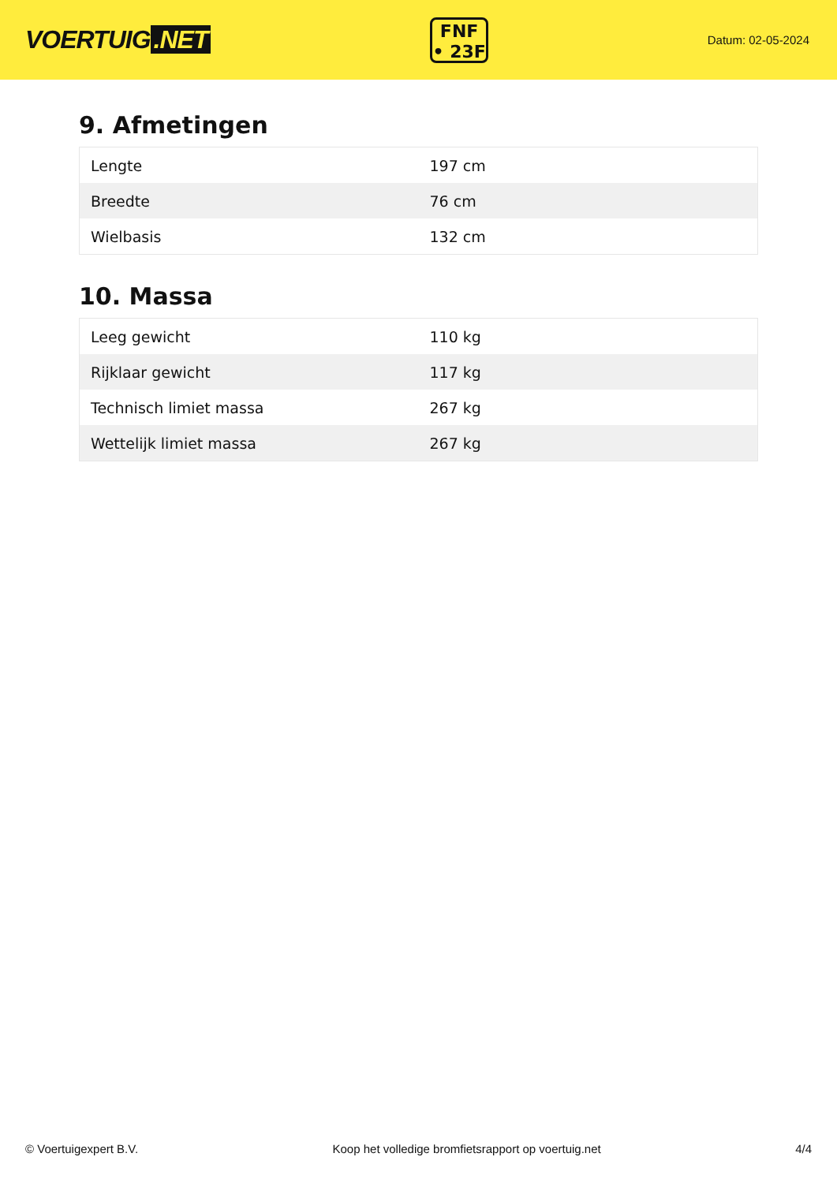VOERTUIG.NET
FNF
• 23F
Datum: 02-05-2024
9. Afmetingen
| Lengte | 197 cm |
| Breedte | 76 cm |
| Wielbasis | 132 cm |
10. Massa
| Leeg gewicht | 110 kg |
| Rijklaar gewicht | 117 kg |
| Technisch limiet massa | 267 kg |
| Wettelijk limiet massa | 267 kg |
© Voertuigexpert B.V. Koop het volledige bromfietsrapport op voertuig.net 4/4